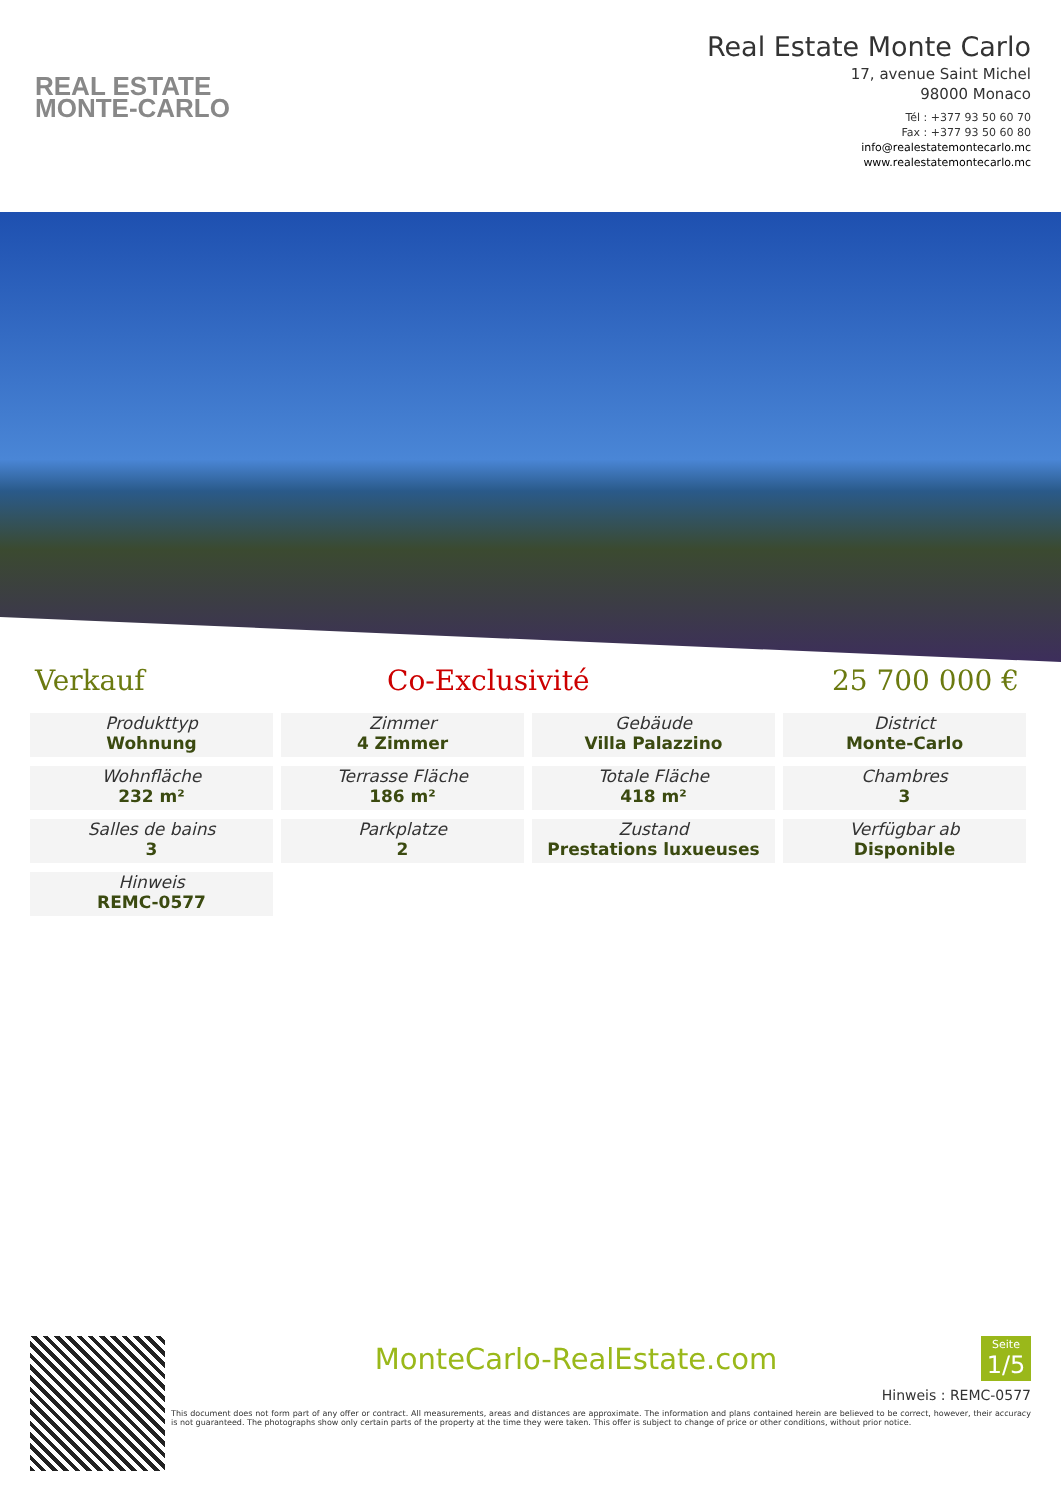REAL ESTATE
MONTE-CARLO
Real Estate Monte Carlo
17, avenue Saint Michel
98000 Monaco
Tél : +377 93 50 60 70
Fax : +377 93 50 60 80
info@realestatemontecarlo.mc
www.realestatemontecarlo.mc
Verkauf Co-Exclusivité 25 700 000 €
Produkttyp
Wohnung
Zimmer
4 Zimmer
Gebäude
Villa Palazzino
District
Monte-Carlo
Wohnfläche
232 m²
Terrasse Fläche
186 m²
Totale Fläche
418 m²
Chambres
3
Salles de bains
3
Parkplatze
2
Zustand
Prestations luxueuses
Verfügbar ab
Disponible
Hinweis
REMC-0577
MonteCarlo-RealEstate.com Seite
1/5
Hinweis : REMC-0577
This document does not form part of any offer or contract. All measurements, areas and distances are approximate. The information and plans contained herein are believed to be correct, however, their accuracy is not guaranteed. The photographs show only certain parts of the property at the time they were taken. This offer is subject to change of price or other conditions, without prior notice.